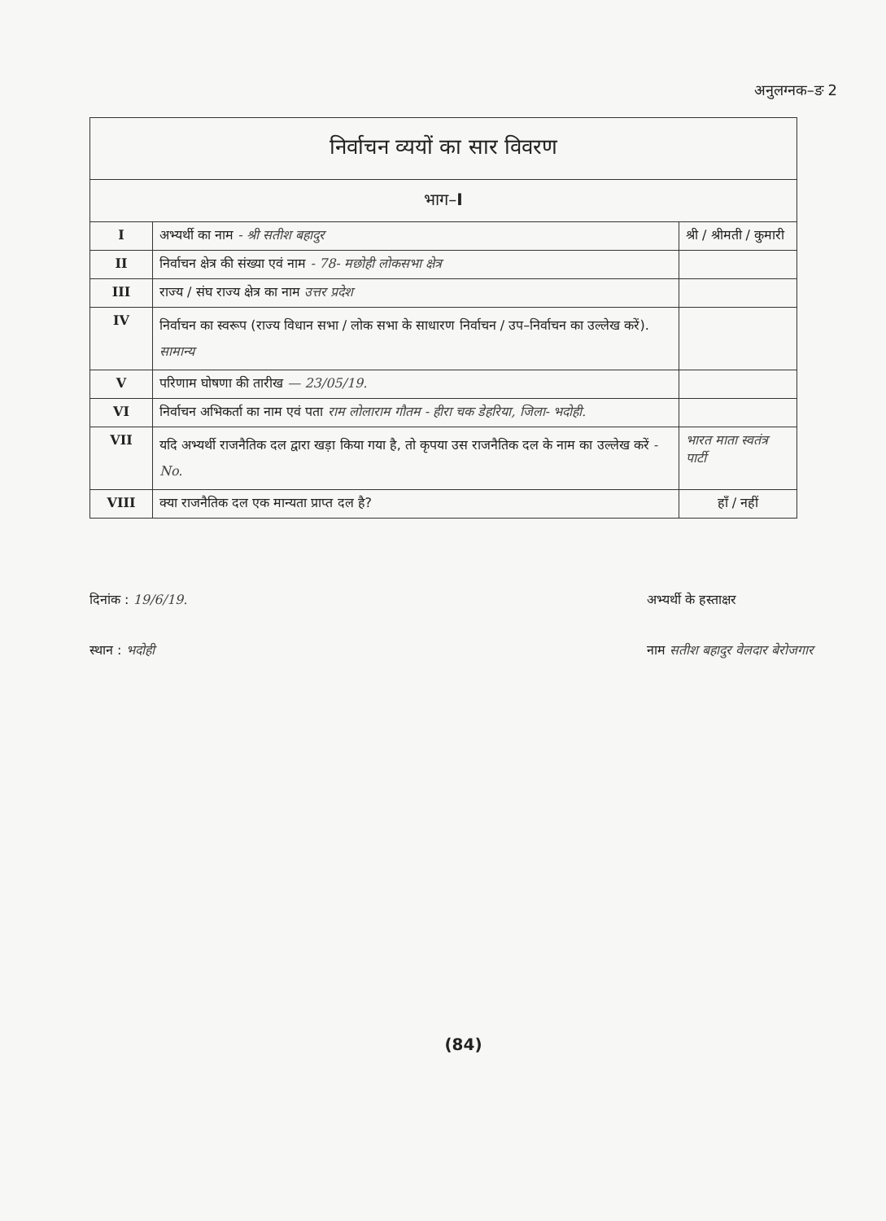अनुलग्नक–ङ 2
| निर्वाचन व्ययों का सार विवरण | | |
| --- | --- | --- |
| भाग– I | | |
| I | अभ्यर्थी का नाम - श्री सतीश बहादुर | श्री / श्रीमती / कुमारी |
| II | निर्वाचन क्षेत्र की संख्या एवं नाम - 78- मछोही लोकसभा क्षेत्र | |
| III | राज्य / संघ राज्य क्षेत्र का नाम उत्तर प्रदेश | |
| IV | निर्वाचन का स्वरूप (राज्य विधान सभा / लोक सभा के साधारण निर्वाचन / उप–निर्वाचन का उल्लेख करें). सामान्य | |
| V | परिणाम घोषणा की तारीख — 23/05/19. | |
| VI | निर्वाचन अभिकर्ता का नाम एवं पता राम लोलाराम गौतम - हीरा चक डेहरिया, जिला- भदोही. | |
| VII | यदि अभ्यर्थी राजनैतिक दल द्वारा खड़ा किया गया है, तो कृपया उस राजनैतिक दल के नाम का उल्लेख करें - No. | भारत माता स्वतंत्र पार्टी |
| VIII | क्या राजनैतिक दल एक मान्यता प्राप्त दल है? | हाँ / नहीं |
दिनांक : 19/6/19.
स्थान : भदोही
अभ्यर्थी के हस्ताक्षर
नाम सतीश बहादुर वेलदार बेरोजगार
(84)